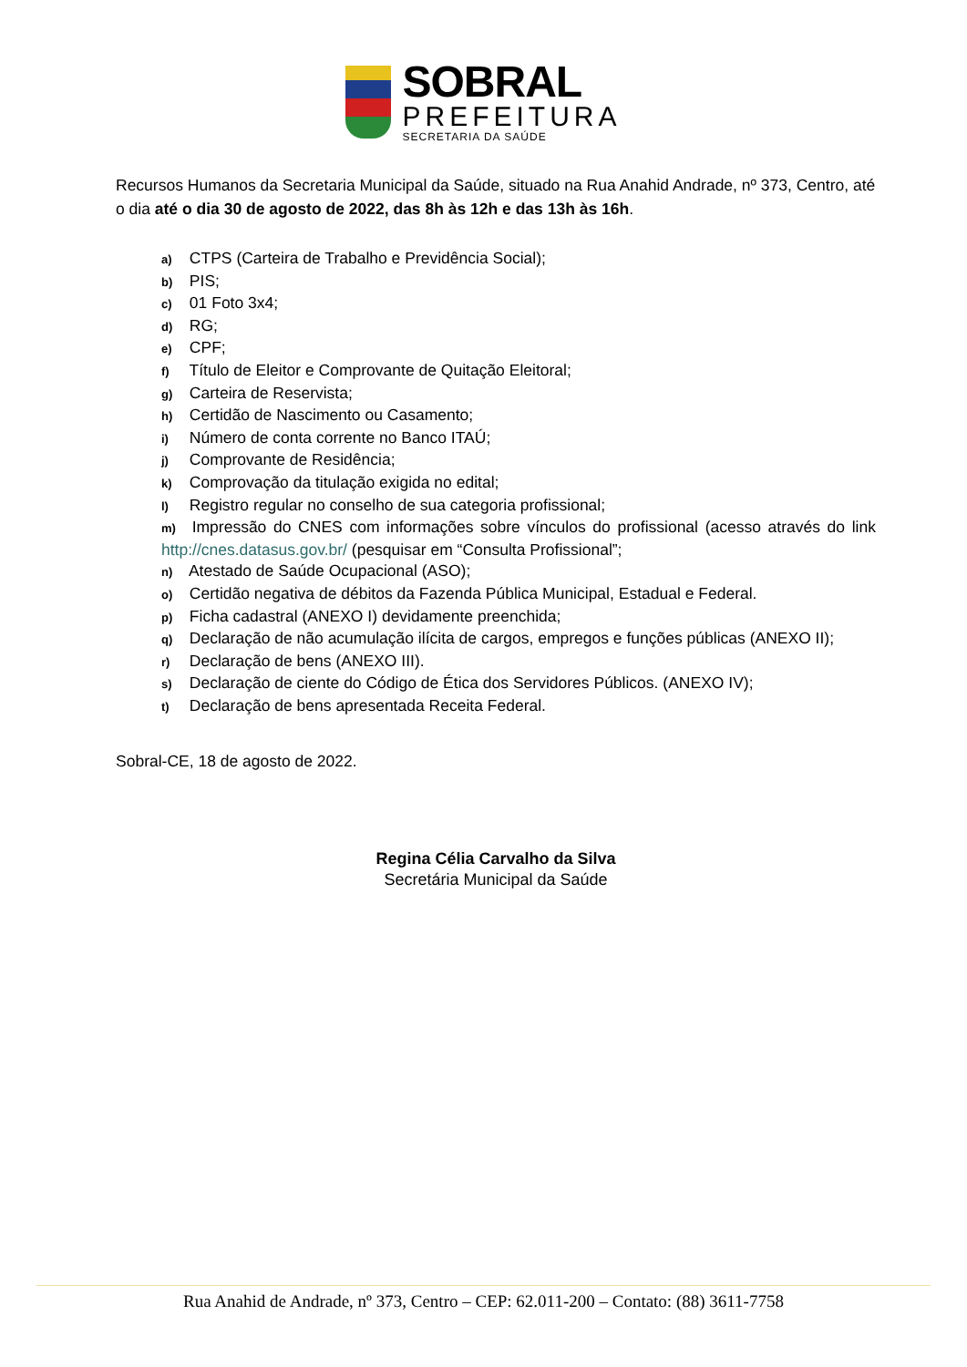SOBRAL
PREFEITURA
SECRETARIA DA SAÚDE
Recursos Humanos da Secretaria Municipal da Saúde, situado na Rua Anahid Andrade, nº 373, Centro, até o dia até o dia 30 de agosto de 2022, das 8h às 12h e das 13h às 16h.
a) CTPS (Carteira de Trabalho e Previdência Social);
b) PIS;
c) 01 Foto 3x4;
d) RG;
e) CPF;
f) Título de Eleitor e Comprovante de Quitação Eleitoral;
g) Carteira de Reservista;
h) Certidão de Nascimento ou Casamento;
i) Número de conta corrente no Banco ITAÚ;
j) Comprovante de Residência;
k) Comprovação da titulação exigida no edital;
l) Registro regular no conselho de sua categoria profissional;
m) Impressão do CNES com informações sobre vínculos do profissional (acesso através do link http://cnes.datasus.gov.br/ (pesquisar em “Consulta Profissional”;
n) Atestado de Saúde Ocupacional (ASO);
o) Certidão negativa de débitos da Fazenda Pública Municipal, Estadual e Federal.
p) Ficha cadastral (ANEXO I) devidamente preenchida;
q) Declaração de não acumulação ilícita de cargos, empregos e funções públicas (ANEXO II);
r) Declaração de bens (ANEXO III).
s) Declaração de ciente do Código de Ética dos Servidores Públicos. (ANEXO IV);
t) Declaração de bens apresentada Receita Federal.
Sobral-CE, 18 de agosto de 2022.
Regina Célia Carvalho da Silva
Secretária Municipal da Saúde
Rua Anahid de Andrade, nº 373, Centro – CEP: 62.011-200 – Contato: (88) 3611-7758